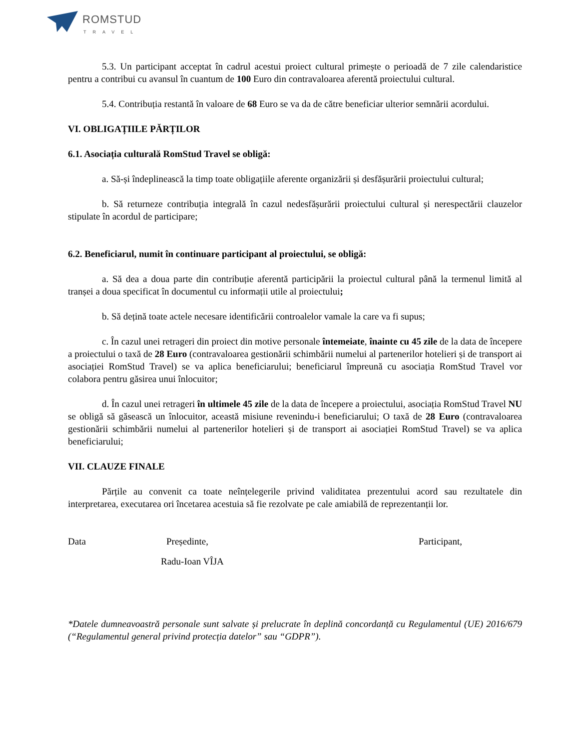ROMSTUD
TRAVEL
5.3. Un participant acceptat în cadrul acestui proiect cultural primește o perioadă de 7 zile calendaristice pentru a contribui cu avansul în cuantum de 100 Euro din contravaloarea aferentă proiectului cultural.
5.4. Contribuția restantă în valoare de 68 Euro se va da de către beneficiar ulterior semnării acordului.
VI. OBLIGAȚIILE PĂRȚILOR
6.1. Asociația culturală RomStud Travel se obligă:
a. Să-și îndeplinească la timp toate obligațiile aferente organizării și desfășurării proiectului cultural;
b. Să returneze contribuția integrală în cazul nedesfășurării proiectului cultural și nerespectării clauzelor stipulate în acordul de participare;
6.2. Beneficiarul, numit în continuare participant al proiectului, se obligă:
a. Să dea a doua parte din contribuție aferentă participării la proiectul cultural până la termenul limită al tranșei a doua specificat în documentul cu informații utile al proiectului;
b. Să dețină toate actele necesare identificării controalelor vamale la care va fi supus;
c. În cazul unei retrageri din proiect din motive personale întemeiate, înainte cu 45 zile de la data de începere a proiectului o taxă de 28 Euro (contravaloarea gestionării schimbării numelui al partenerilor hotelieri și de transport ai asociației RomStud Travel) se va aplica beneficiarului; beneficiarul împreună cu asociația RomStud Travel vor colabora pentru găsirea unui înlocuitor;
d. În cazul unei retrageri în ultimele 45 zile de la data de începere a proiectului, asociația RomStud Travel NU se obligă să găsească un înlocuitor, această misiune revenindu-i beneficiarului; O taxă de 28 Euro (contravaloarea gestionării schimbării numelui al partenerilor hotelieri și de transport ai asociației RomStud Travel) se va aplica beneficiarului;
VII. CLAUZE FINALE
Părțile au convenit ca toate neînțelegerile privind validitatea prezentului acord sau rezultatele din interpretarea, executarea ori încetarea acestuia să fie rezolvate pe cale amiabilă de reprezentanții lor.
Data Președinte, Participant,
Radu-Ioan VÎJA
*Datele dumneavoastră personale sunt salvate și prelucrate în deplină concordanță cu Regulamentul (UE) 2016/679 (“Regulamentul general privind protecția datelor” sau “GDPR”).